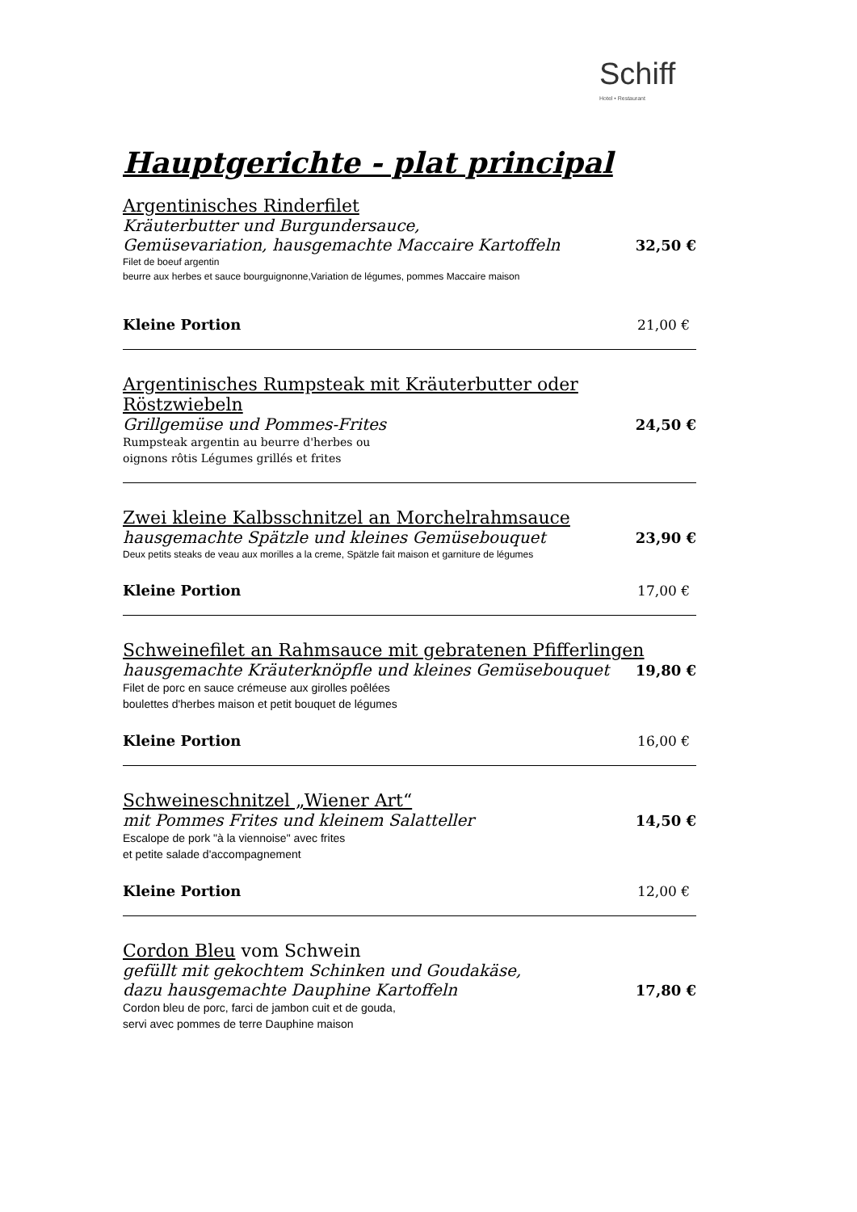Schiff
Hotel • Restaurant
Hauptgerichte - plat principal
Argentinisches Rinderfilet
Kräuterbutter und Burgundersauce,
Gemüsevariation, hausgemachte Maccaire Kartoffeln 32,50 €
Filet de boeuf argentin
beurre aux herbes et sauce bourguignonne,Variation de légumes, pommes Maccaire maison
Kleine Portion 21,00 €
Argentinisches Rumpsteak mit Kräuterbutter oder Röstzwiebeln
Grillgemüse und Pommes-Frites 24,50 €
Rumpsteak argentin au beurre d'herbes ou
oignons rôtis Légumes grillés et frites
Zwei kleine Kalbsschnitzel an Morchelrahmsauce
hausgemachte Spätzle und kleines Gemüsebouquet 23,90 €
Deux petits steaks de veau aux morilles a la creme, Spätzle fait maison et garniture de légumes
Kleine Portion 17,00 €
Schweinefilet an Rahmsauce mit gebratenen Pfifferlingen
hausgemachte Kräuterknöpfle und kleines Gemüsebouquet 19,80 €
Filet de porc en sauce crémeuse aux girolles poêlées
boulettes d'herbes maison et petit bouquet de légumes
Kleine Portion 16,00 €
Schweineschnitzel „Wiener Art“
mit Pommes Frites und kleinem Salatteller 14,50 €
Escalope de pork "à la viennoise" avec frites
et petite salade d'accompagnement
Kleine Portion 12,00 €
Cordon Bleu vom Schwein
gefüllt mit gekochtem Schinken und Goudakäse,
dazu hausgemachte Dauphine Kartoffeln 17,80 €
Cordon bleu de porc, farci de jambon cuit et de gouda,
servi avec pommes de terre Dauphine maison